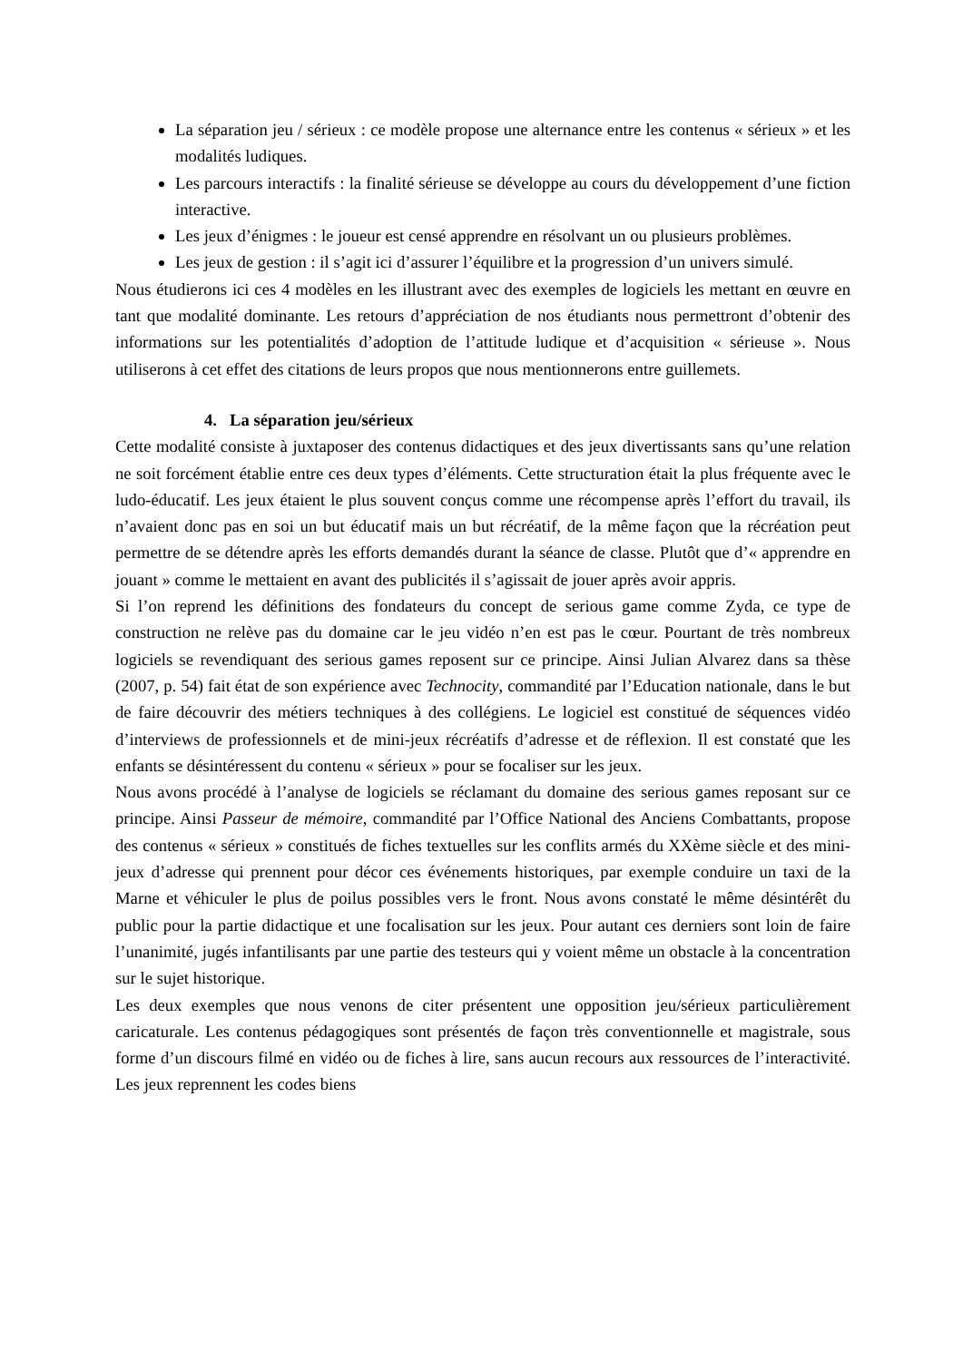La séparation jeu / sérieux : ce modèle propose une alternance entre les contenus « sérieux » et les modalités ludiques.
Les parcours interactifs : la finalité sérieuse se développe au cours du développement d’une fiction interactive.
Les jeux d’énigmes : le joueur est censé apprendre en résolvant un ou plusieurs problèmes.
Les jeux de gestion : il s’agit ici d’assurer l’équilibre et la progression d’un univers simulé.
Nous étudierons ici ces 4 modèles en les illustrant avec des exemples de logiciels les mettant en œuvre en tant que modalité dominante. Les retours d’appréciation de nos étudiants nous permettront d’obtenir des informations sur les potentialités d’adoption de l’attitude ludique et d’acquisition « sérieuse ». Nous utiliserons à cet effet des citations de leurs propos que nous mentionnerons entre guillemets.
4. La séparation jeu/sérieux
Cette modalité consiste à juxtaposer des contenus didactiques et des jeux divertissants sans qu’une relation ne soit forcément établie entre ces deux types d’éléments. Cette structuration était la plus fréquente avec le ludo-éducatif. Les jeux étaient le plus souvent conçus comme une récompense après l’effort du travail, ils n’avaient donc pas en soi un but éducatif mais un but récréatif, de la même façon que la récréation peut permettre de se détendre après les efforts demandés durant la séance de classe. Plutôt que d’« apprendre en jouant » comme le mettaient en avant des publicités il s’agissait de jouer après avoir appris.
Si l’on reprend les définitions des fondateurs du concept de serious game comme Zyda, ce type de construction ne relève pas du domaine car le jeu vidéo n’en est pas le cœur. Pourtant de très nombreux logiciels se revendiquant des serious games reposent sur ce principe. Ainsi Julian Alvarez dans sa thèse (2007, p. 54) fait état de son expérience avec Technocity, commandité par l’Education nationale, dans le but de faire découvrir des métiers techniques à des collégiens. Le logiciel est constitué de séquences vidéo d’interviews de professionnels et de mini-jeux récréatifs d’adresse et de réflexion. Il est constaté que les enfants se désintéressent du contenu « sérieux » pour se focaliser sur les jeux.
Nous avons procédé à l’analyse de logiciels se réclamant du domaine des serious games reposant sur ce principe. Ainsi Passeur de mémoire, commandité par l’Office National des Anciens Combattants, propose des contenus « sérieux » constitués de fiches textuelles sur les conflits armés du XXème siècle et des mini-jeux d’adresse qui prennent pour décor ces événements historiques, par exemple conduire un taxi de la Marne et véhiculer le plus de poilus possibles vers le front. Nous avons constaté le même désintérêt du public pour la partie didactique et une focalisation sur les jeux. Pour autant ces derniers sont loin de faire l’unanimité, jugés infantilisants par une partie des testeurs qui y voient même un obstacle à la concentration sur le sujet historique.
Les deux exemples que nous venons de citer présentent une opposition jeu/sérieux particulièrement caricaturale. Les contenus pédagogiques sont présentés de façon très conventionnelle et magistrale, sous forme d’un discours filmé en vidéo ou de fiches à lire, sans aucun recours aux ressources de l’interactivité. Les jeux reprennent les codes biens